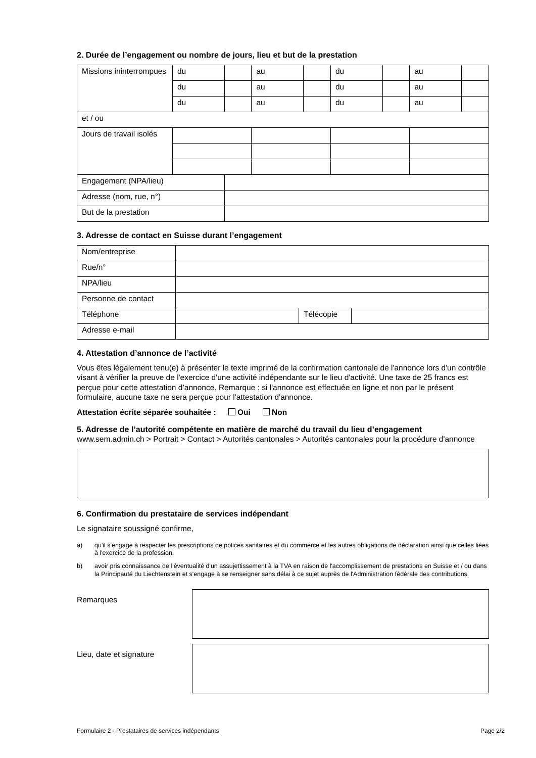2. Durée de l’engagement ou nombre de jours, lieu et but de la prestation
| Missions ininterrompues | du | | au | | du | | au | |
| | du | | au | | du | | au | |
| | du | | au | | du | | au | |
| et / ou | | | | | | | | |
| Jours de travail isolés | | | | | | | | |
| Engagement (NPA/lieu) | | | | | | | | |
| Adresse (nom, rue, n°) | | | | | | | | |
| But de la prestation | | | | | | | | |
3. Adresse de contact en Suisse durant l’engagement
| Nom/entreprise | | | |
| Rue/n° | | | |
| NPA/lieu | | | |
| Personne de contact | | | |
| Téléphone | | Télécopie | |
| Adresse e-mail | | | |
4. Attestation d’annonce de l’activité
Vous êtes légalement tenu(e) à présenter le texte imprimé de la confirmation cantonale de l'annonce lors d'un contrôle visant à vérifier la preuve de l'exercice d'une activité indépendante sur le lieu d'activité. Une taxe de 25 francs est perçue pour cette attestation d’annonce. Remarque : si l'annonce est effectuée en ligne et non par le présent formulaire, aucune taxe ne sera perçue pour l'attestation d'annonce.
Attestation écrite séparée souhaitée : Oui Non
5. Adresse de l’autorité compétente en matière de marché du travail du lieu d’engagement
www.sem.admin.ch > Portrait > Contact > Autorités cantonales > Autorités cantonales pour la procédure d'annonce
6. Confirmation du prestataire de services indépendant
Le signataire soussigné confirme,
a) qu'il s'engage à respecter les prescriptions de polices sanitaires et du commerce et les autres obligations de déclaration ainsi que celles liées à l'exercice de la profession.
b) avoir pris connaissance de l'éventualité d'un assujettissement à la TVA en raison de l'accomplissement de prestations en Suisse et / ou dans la Principauté du Liechtenstein et s'engage à se renseigner sans délai à ce sujet auprès de l'Administration fédérale des contributions.
Remarques
Lieu, date et signature
Formulaire 2 - Prestataires de services indépendants Page 2/2